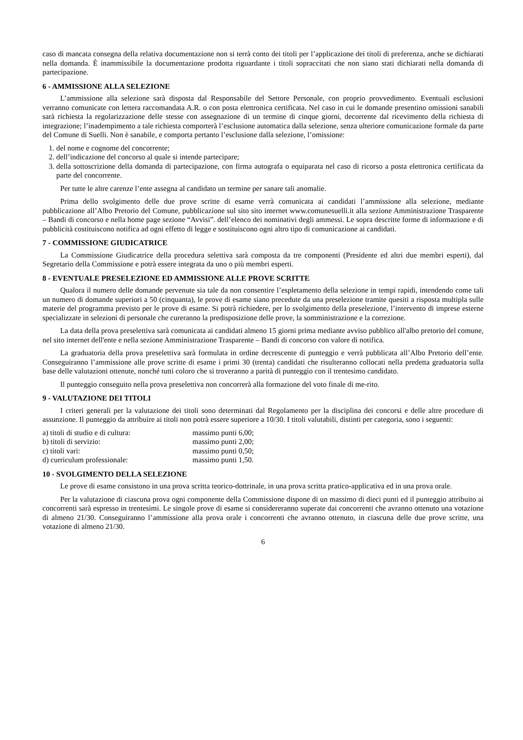caso di mancata consegna della relativa documentazione non si terrà conto dei titoli per l’applicazione dei titoli di preferenza, anche se dichiarati nella domanda. È inammissibile la documentazione prodotta riguardante i titoli sopraccitati che non siano stati dichiarati nella domanda di partecipazione.
6 - AMMISSIONE ALLA SELEZIONE
L’ammissione alla selezione sarà disposta dal Responsabile del Settore Personale, con proprio provvedimento. Eventuali esclusioni verranno comunicate con lettera raccomandata A.R. o con posta elettronica certificata. Nel caso in cui le domande presentino omissioni sanabili sarà richiesta la regolarizzazione delle stesse con assegnazione di un termine di cinque giorni, decorrente dal ricevimento della richiesta di integrazione; l’inadempimento a tale richiesta comporterà l’esclusione automatica dalla selezione, senza ulteriore comunicazione formale da parte del Comune di Suelli. Non è sanabile, e comporta pertanto l’esclusione dalla selezione, l’omissione:
1. del nome e cognome del concorrente;
2. dell’indicazione del concorso al quale si intende partecipare;
3. della sottoscrizione della domanda di partecipazione, con firma autografa o equiparata nel caso di ricorso a posta elettronica certificata da parte del concorrente.
Per tutte le altre carenze l’ente assegna al candidato un termine per sanare tali anomalie.
Prima dello svolgimento delle due prove scritte di esame verrà comunicata ai candidati l’ammissione alla selezione, mediante pubblicazione all’Albo Pretorio del Comune, pubblicazione sul sito sito internet www.comunesuelli.it alla sezione Amministrazione Trasparente – Bandi di concorso e nella home page sezione “Avvisi”. dell’elenco dei nominativi degli ammessi. Le sopra descritte forme di informazione e di pubblicità costituiscono notifica ad ogni effetto di legge e sostituiscono ogni altro tipo di comunicazione ai candidati.
7 - COMMISSIONE GIUDICATRICE
La Commissione Giudicatrice della procedura selettiva sarà composta da tre componenti (Presidente ed altri due membri esperti), dal Segretario della Commissione e potrà essere integrata da uno o più membri esperti.
8 - EVENTUALE PRESELEZIONE ED AMMISSIONE ALLE PROVE SCRITTE
Qualora il numero delle domande pervenute sia tale da non consentire l’espletamento della selezione in tempi rapidi, intendendo come tali un numero di domande superiori a 50 (cinquanta), le prove di esame siano precedute da una preselezione tramite quesiti a risposta multipla sulle materie del programma previsto per le prove di esame. Si potrà richiedere, per lo svolgimento della preselezione, l’intervento di imprese esterne specializzate in selezioni di personale che cureranno la predisposizione delle prove, la somministrazione e la correzione.
La data della prova preselettiva sarà comunicata ai candidati almeno 15 giorni prima mediante avviso pubblico all'albo pretorio del comune, nel sito internet dell'ente e nella sezione Amministrazione Trasparente – Bandi di concorso con valore di notifica.
La graduatoria della prova preselettiva sarà formulata in ordine decrescente di punteggio e verrà pubblicata all’Albo Pretorio dell’ente. Conseguiranno l’ammissione alle prove scritte di esame i primi 30 (trenta) candidati che risulteranno collocati nella predetta graduatoria sulla base delle valutazioni ottenute, nonché tutti coloro che si troveranno a parità di punteggio con il trentesimo candidato.
Il punteggio conseguito nella prova preselettiva non concorrerà alla formazione del voto finale di me-rito.
9 - VALUTAZIONE DEI TITOLI
I criteri generali per la valutazione dei titoli sono determinati dal Regolamento per la disciplina dei concorsi e delle altre procedure di assunzione. Il punteggio da attribuire ai titoli non potrà essere superiore a 10/30. I titoli valutabili, distinti per categoria, sono i seguenti:
| a) titoli di studio e di cultura: | massimo punti 6,00; |
| b) titoli di servizio: | massimo punti 2,00; |
| c) titoli vari: | massimo punti 0,50; |
| d) curriculum professionale: | massimo punti 1,50. |
10 - SVOLGIMENTO DELLA SELEZIONE
Le prove di esame consistono in una prova scritta teorico-dottrinale, in una prova scritta pratico-applicativa ed in una prova orale.
Per la valutazione di ciascuna prova ogni componente della Commissione dispone di un massimo di dieci punti ed il punteggio attribuito ai concorrenti sarà espresso in trentesimi. Le singole prove di esame si considereranno superate dai concorrenti che avranno ottenuto una votazione di almeno 21/30. Conseguiranno l’ammissione alla prova orale i concorrenti che avranno ottenuto, in ciascuna delle due prove scritte, una votazione di almeno 21/30.
6